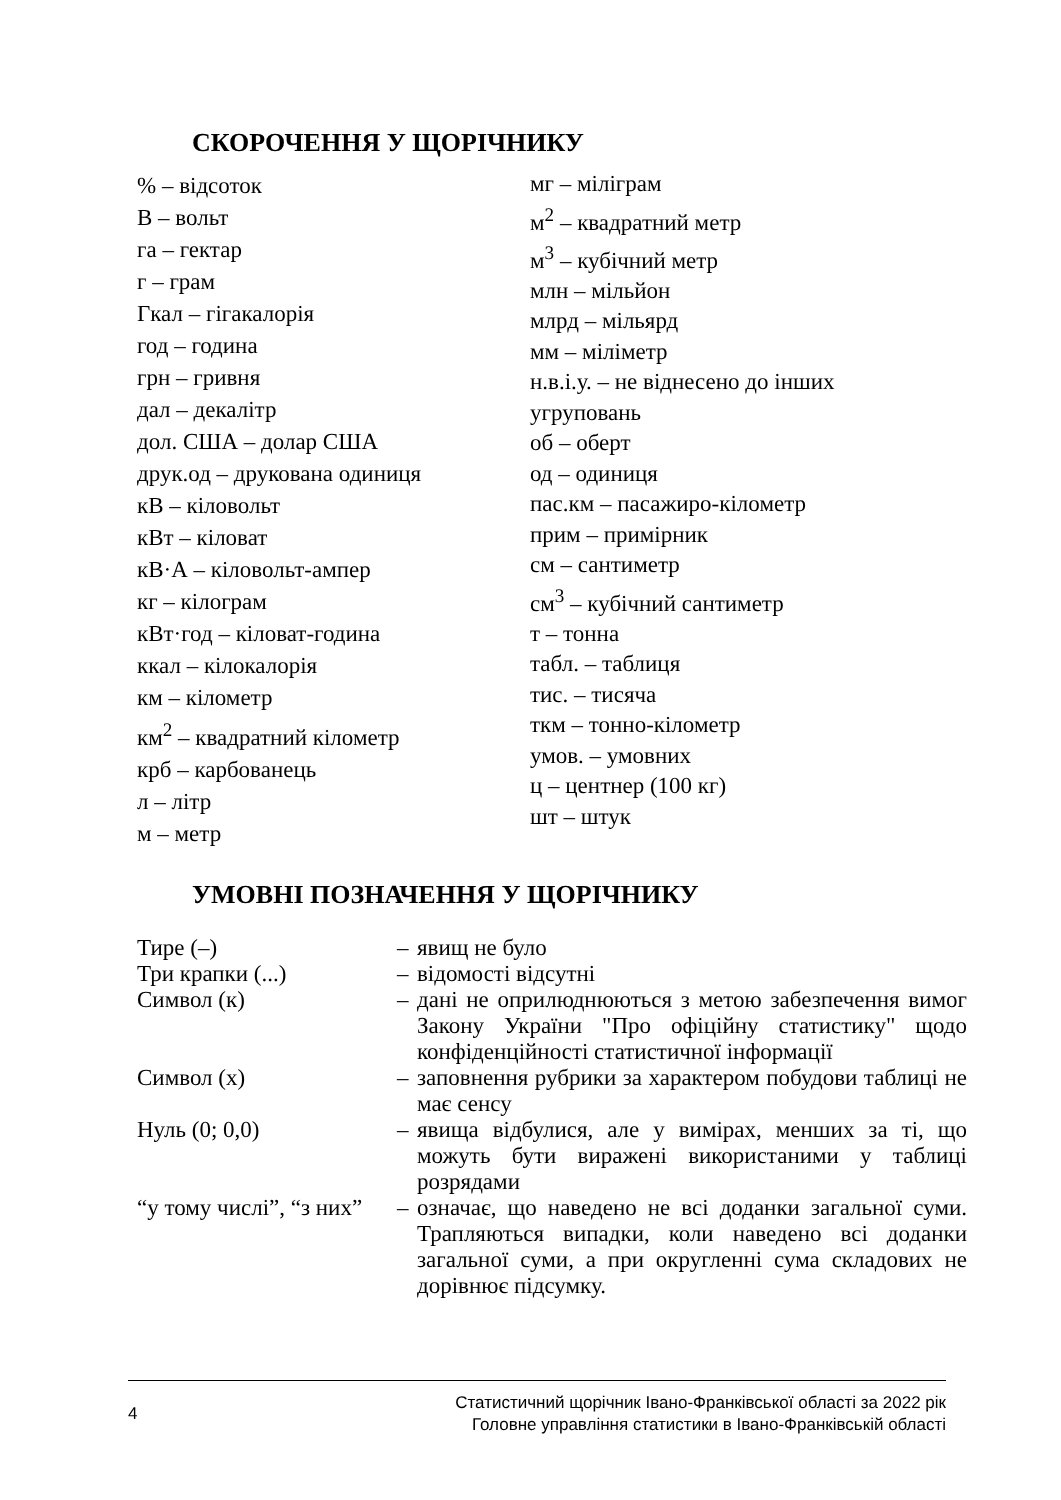СКОРОЧЕННЯ У ЩОРІЧНИКУ
% – відсоток
В – вольт
га – гектар
г – грам
Гкал – гігакалорія
год – година
грн – гривня
дал – декалітр
дол. США – долар США
друк.од – друкована одиниця
кВ – кіловольт
кВт – кіловат
кВ·А – кіловольт-ампер
кг – кілограм
кВт·год – кіловат-година
ккал – кілокалорія
км – кілометр
км<sup>2</sup> – квадратний кілометр
крб – карбованець
л – літр
м – метр
мг – міліграм
м<sup>2</sup> – квадратний метр
м<sup>3</sup> – кубічний метр
млн – мільйон
млрд – мільярд
мм – міліметр
н.в.і.у. – не віднесено до інших угруповань
об – оберт
од – одиниця
пас.км – пасажиро-кілометр
прим – примірник
см – сантиметр
см<sup>3</sup> – кубічний сантиметр
т – тонна
табл. – таблиця
тис. – тисяча
ткм – тонно-кілометр
умов. – умовних
ц – центнер (100 кг)
шт – штук
УМОВНІ ПОЗНАЧЕННЯ У ЩОРІЧНИКУ
| Тире (–) | – | явищ не було |
| Три крапки (...) | – | відомості відсутні |
| Символ (к) | – | дані не оприлюднюються з метою забезпечення вимог Закону України "Про офіційну статистику" щодо конфіденційності статистичної інформації |
| Символ (х) | – | заповнення рубрики за характером побудови таблиці не має сенсу |
| Нуль (0; 0,0) | – | явища відбулися, але у вимірах, менших за ті, що можуть бути виражені використаними у таблиці розрядами |
| “у тому числі”, “з них” | – | означає, що наведено не всі доданки загальної суми. Трапляються випадки, коли наведено всі доданки загальної суми, а при округленні сума складових не дорівнює підсумку. |
4
Статистичний щорічник Івано-Франківської області за 2022 рік
Головне управління статистики в Івано-Франківській області